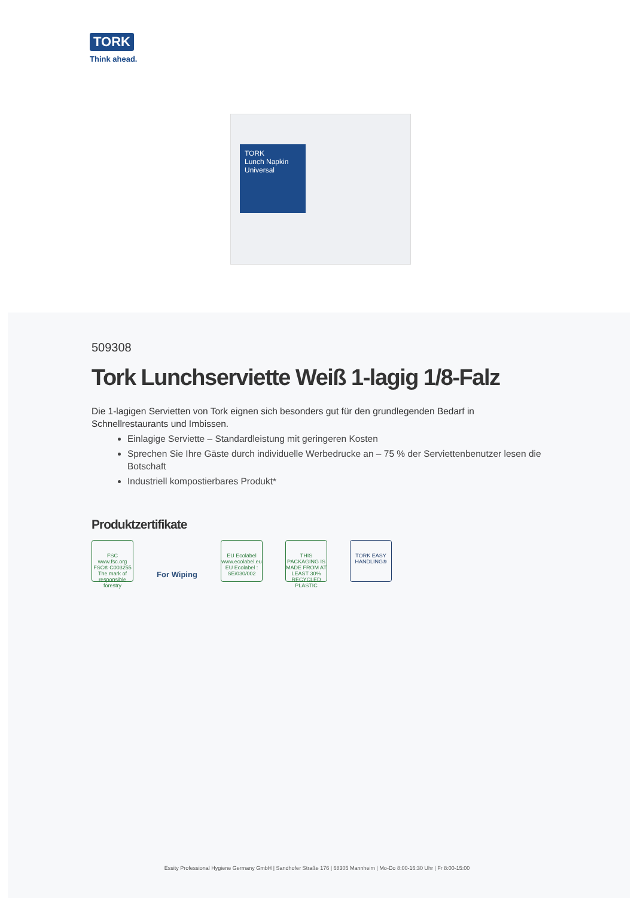TORK
Think ahead.
TORK
Lunch Napkin
Universal
509308
Tork Lunchserviette Weiß 1-lagig 1/8-Falz
Die 1-lagigen Servietten von Tork eignen sich besonders gut für den grundlegenden Bedarf in Schnellrestaurants und Imbissen.
Einlagige Serviette – Standardleistung mit geringeren Kosten
Sprechen Sie Ihre Gäste durch individuelle Werbedrucke an – 75 % der Serviettenbenutzer lesen die Botschaft
Industriell kompostierbares Produkt*
Produktzertifikate
FSC www.fsc.org FSC® C003255
The mark of responsible forestry
For Wiping
EU Ecolabel www.ecolabel.eu EU Ecolabel : SE/030/002
THIS PACKAGING IS MADE FROM AT LEAST 30% RECYCLED PLASTIC
TORK EASY HANDLING®
Essity Professional Hygiene Germany GmbH | Sandhofer Straße 176 | 68305 Mannheim | Mo-Do 8:00-16:30 Uhr | Fr 8:00-15:00